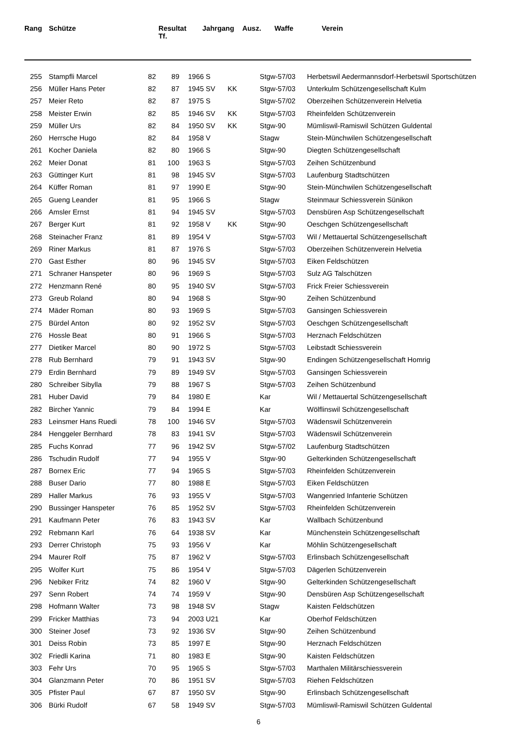| Rang | | Schütze | Resultat Tf. | | Jahrgang | Ausz. | Waffe | Verein |
| --- | --- | --- | --- | --- | --- | --- | --- | --- |
| 255 | | Stampfli Marcel | 82 | 89 | | 1966 S | | Stgw-57/03 | Herbetswil Aedermannsdorf-Herbetswil Sportschützen |
| 256 | | Müller Hans Peter | 82 | 87 | | 1945 SV | KK | Stgw-57/03 | Unterkulm Schützengesellschaft Kulm |
| 257 | | Meier Reto | 82 | 87 | | 1975 S | | Stgw-57/02 | Oberzeihen Schützenverein Helvetia |
| 258 | | Meister Erwin | 82 | 85 | | 1946 SV | KK | Stgw-57/03 | Rheinfelden Schützenverein |
| 259 | | Müller Urs | 82 | 84 | | 1950 SV | KK | Stgw-90 | Mümliswil-Ramiswil Schützen Guldental |
| 260 | | Herrsche Hugo | 82 | 84 | | 1958 V | | Stagw | Stein-Münchwilen Schützengesellschaft |
| 261 | | Kocher Daniela | 82 | 80 | | 1966 S | | Stgw-90 | Diegten Schützengesellschaft |
| 262 | | Meier Donat | 81 | 100 | | 1963 S | | Stgw-57/03 | Zeihen Schützenbund |
| 263 | | Güttinger Kurt | 81 | 98 | | 1945 SV | | Stgw-57/03 | Laufenburg Stadtschützen |
| 264 | | Küffer Roman | 81 | 97 | | 1990 E | | Stgw-90 | Stein-Münchwilen Schützengesellschaft |
| 265 | | Gueng Leander | 81 | 95 | | 1966 S | | Stagw | Steinmaur Schiessverein Sünikon |
| 266 | | Amsler Ernst | 81 | 94 | | 1945 SV | | Stgw-57/03 | Densbüren Asp Schützengesellschaft |
| 267 | | Berger Kurt | 81 | 92 | | 1958 V | KK | Stgw-90 | Oeschgen Schützengesellschaft |
| 268 | | Steinacher Franz | 81 | 89 | | 1954 V | | Stgw-57/03 | Wil / Mettauertal Schützengesellschaft |
| 269 | | Riner Markus | 81 | 87 | | 1976 S | | Stgw-57/03 | Oberzeihen Schützenverein Helvetia |
| 270 | | Gast Esther | 80 | 96 | | 1945 SV | | Stgw-57/03 | Eiken Feldschützen |
| 271 | | Schraner Hanspeter | 80 | 96 | | 1969 S | | Stgw-57/03 | Sulz AG Talschützen |
| 272 | | Henzmann René | 80 | 95 | | 1940 SV | | Stgw-57/03 | Frick Freier Schiessverein |
| 273 | | Greub Roland | 80 | 94 | | 1968 S | | Stgw-90 | Zeihen Schützenbund |
| 274 | | Mäder Roman | 80 | 93 | | 1969 S | | Stgw-57/03 | Gansingen Schiessverein |
| 275 | | Bürdel Anton | 80 | 92 | | 1952 SV | | Stgw-57/03 | Oeschgen Schützengesellschaft |
| 276 | | Hossle Beat | 80 | 91 | | 1966 S | | Stgw-57/03 | Herznach Feldschützen |
| 277 | | Dietiker Marcel | 80 | 90 | | 1972 S | | Stgw-57/03 | Leibstadt Schiessverein |
| 278 | | Rub Bernhard | 79 | 91 | | 1943 SV | | Stgw-90 | Endingen Schützengesellschaft Homrig |
| 279 | | Erdin Bernhard | 79 | 89 | | 1949 SV | | Stgw-57/03 | Gansingen Schiessverein |
| 280 | | Schreiber Sibylla | 79 | 88 | | 1967 S | | Stgw-57/03 | Zeihen Schützenbund |
| 281 | | Huber David | 79 | 84 | | 1980 E | | Kar | Wil / Mettauertal Schützengesellschaft |
| 282 | | Bircher Yannic | 79 | 84 | | 1994 E | | Kar | Wölflinswil Schützengesellschaft |
| 283 | | Leinsmer Hans Ruedi | 78 | 100 | | 1946 SV | | Stgw-57/03 | Wädenswil Schützenverein |
| 284 | | Henggeler Bernhard | 78 | 83 | | 1941 SV | | Stgw-57/03 | Wädenswil Schützenverein |
| 285 | | Fuchs Konrad | 77 | 96 | | 1942 SV | | Stgw-57/02 | Laufenburg Stadtschützen |
| 286 | | Tschudin Rudolf | 77 | 94 | | 1955 V | | Stgw-90 | Gelterkinden Schützengesellschaft |
| 287 | | Bornex Eric | 77 | 94 | | 1965 S | | Stgw-57/03 | Rheinfelden Schützenverein |
| 288 | | Buser Dario | 77 | 80 | | 1988 E | | Stgw-57/03 | Eiken Feldschützen |
| 289 | | Haller Markus | 76 | 93 | | 1955 V | | Stgw-57/03 | Wangenried Infanterie Schützen |
| 290 | | Bussinger Hanspeter | 76 | 85 | | 1952 SV | | Stgw-57/03 | Rheinfelden Schützenverein |
| 291 | | Kaufmann Peter | 76 | 83 | | 1943 SV | | Kar | Wallbach Schützenbund |
| 292 | | Rebmann Karl | 76 | 64 | | 1938 SV | | Kar | Münchenstein Schützengesellschaft |
| 293 | | Derrer Christoph | 75 | 93 | | 1956 V | | Kar | Möhlin Schützengesellschaft |
| 294 | | Maurer Rolf | 75 | 87 | | 1962 V | | Stgw-57/03 | Erlinsbach Schützengesellschaft |
| 295 | | Wolfer Kurt | 75 | 86 | | 1954 V | | Stgw-57/03 | Dägerlen Schützenverein |
| 296 | | Nebiker Fritz | 74 | 82 | | 1960 V | | Stgw-90 | Gelterkinden Schützengesellschaft |
| 297 | | Senn Robert | 74 | 74 | | 1959 V | | Stgw-90 | Densbüren Asp Schützengesellschaft |
| 298 | | Hofmann Walter | 73 | 98 | | 1948 SV | | Stagw | Kaisten Feldschützen |
| 299 | | Fricker Matthias | 73 | 94 | | 2003 U21 | | Kar | Oberhof Feldschützen |
| 300 | | Steiner Josef | 73 | 92 | | 1936 SV | | Stgw-90 | Zeihen Schützenbund |
| 301 | | Deiss Robin | 73 | 85 | | 1997 E | | Stgw-90 | Herznach Feldschützen |
| 302 | | Friedli Karina | 71 | 80 | | 1983 E | | Stgw-90 | Kaisten Feldschützen |
| 303 | | Fehr Urs | 70 | 95 | | 1965 S | | Stgw-57/03 | Marthalen Militärschiessverein |
| 304 | | Glanzmann Peter | 70 | 86 | | 1951 SV | | Stgw-57/03 | Riehen Feldschützen |
| 305 | | Pfister Paul | 67 | 87 | | 1950 SV | | Stgw-90 | Erlinsbach Schützengesellschaft |
| 306 | | Bürki Rudolf | 67 | 58 | | 1949 SV | | Stgw-57/03 | Mümliswil-Ramiswil Schützen Guldental |
6